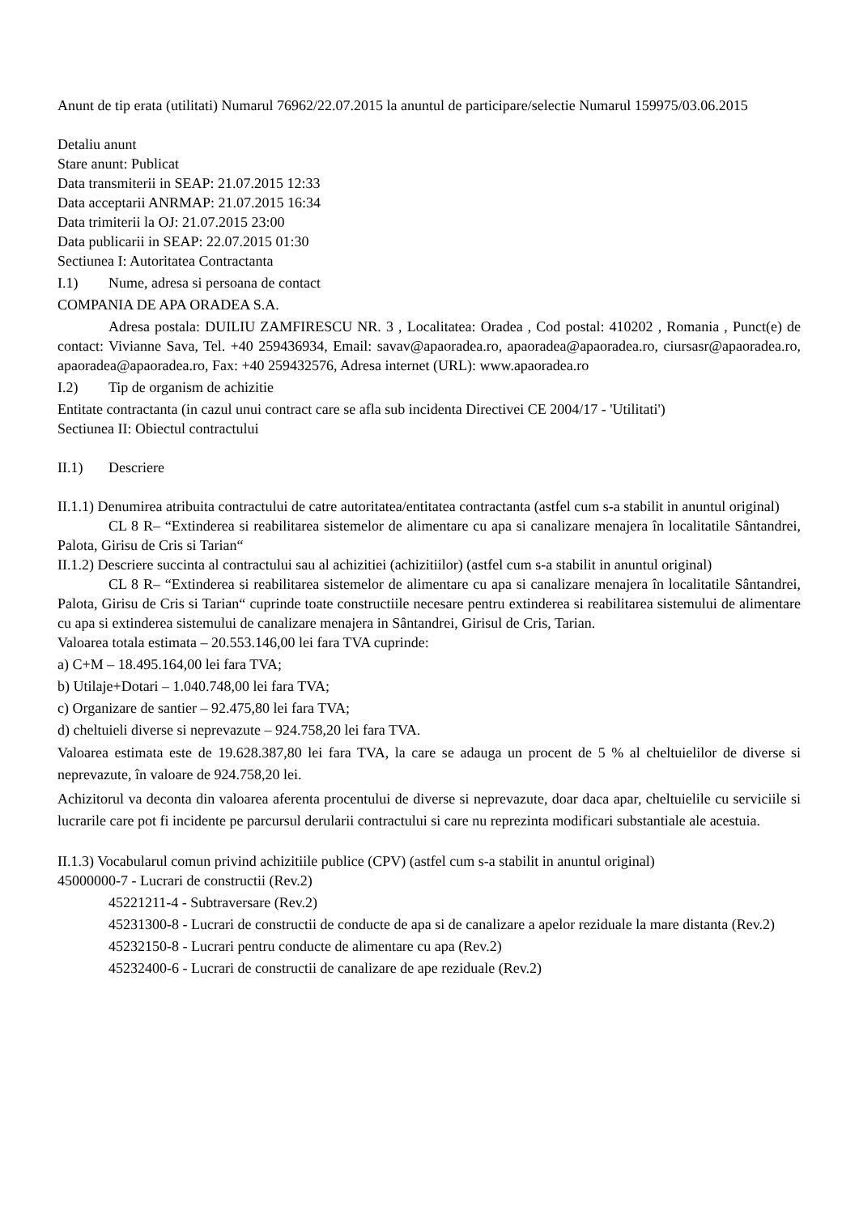Anunt de tip erata (utilitati) Numarul 76962/22.07.2015 la anuntul de participare/selectie Numarul 159975/03.06.2015
Detaliu anunt
Stare anunt: Publicat
Data transmiterii in SEAP: 21.07.2015 12:33
Data acceptarii ANRMAP: 21.07.2015 16:34
Data trimiterii la OJ: 21.07.2015 23:00
Data publicarii in SEAP: 22.07.2015 01:30
Sectiunea I: Autoritatea Contractanta
I.1) Nume, adresa si persoana de contact
COMPANIA DE APA ORADEA S.A.
Adresa postala: DUILIU ZAMFIRESCU NR. 3 , Localitatea: Oradea , Cod postal: 410202 , Romania , Punct(e) de contact: Vivianne Sava, Tel. +40 259436934, Email: savav@apaoradea.ro, apaoradea@apaoradea.ro, ciursasr@apaoradea.ro, apaoradea@apaoradea.ro, Fax: +40 259432576, Adresa internet (URL): www.apaoradea.ro
I.2) Tip de organism de achizitie
Entitate contractanta (in cazul unui contract care se afla sub incidenta Directivei CE 2004/17 - 'Utilitati')
Sectiunea II: Obiectul contractului
II.1) Descriere
II.1.1) Denumirea atribuita contractului de catre autoritatea/entitatea contractanta (astfel cum s-a stabilit in anuntul original)
CL 8 R– “Extinderea si reabilitarea sistemelor de alimentare cu apa si canalizare menajera în localitatile Sântandrei, Palota, Girisu de Cris si Tarian“
II.1.2) Descriere succinta al contractului sau al achizitiei (achizitiilor) (astfel cum s-a stabilit in anuntul original)
CL 8 R– “Extinderea si reabilitarea sistemelor de alimentare cu apa si canalizare menajera în localitatile Sântandrei, Palota, Girisu de Cris si Tarian“ cuprinde toate constructiile necesare pentru extinderea si reabilitarea sistemului de alimentare cu apa si extinderea sistemului de canalizare menajera in Sântandrei, Girisul de Cris, Tarian.
Valoarea totala estimata – 20.553.146,00 lei fara TVA cuprinde:
a) C+M – 18.495.164,00 lei fara TVA;
b) Utilaje+Dotari – 1.040.748,00 lei fara TVA;
c) Organizare de santier – 92.475,80 lei fara TVA;
d) cheltuieli diverse si neprevazute – 924.758,20 lei fara TVA.
Valoarea estimata este de 19.628.387,80 lei fara TVA, la care se adauga un procent de 5 % al cheltuielilor de diverse si neprevazute, în valoare de 924.758,20 lei.
Achizitorul va deconta din valoarea aferenta procentului de diverse si neprevazute, doar daca apar, cheltuielile cu serviciile si lucrarile care pot fi incidente pe parcursul derularii contractului si care nu reprezinta modificari substantiale ale acestuia.
II.1.3) Vocabularul comun privind achizitiile publice (CPV) (astfel cum s-a stabilit in anuntul original)
45000000-7 - Lucrari de constructii (Rev.2)
45221211-4 - Subtraversare (Rev.2)
45231300-8 - Lucrari de constructii de conducte de apa si de canalizare a apelor reziduale la mare distanta (Rev.2)
45232150-8 - Lucrari pentru conducte de alimentare cu apa (Rev.2)
45232400-6 - Lucrari de constructii de canalizare de ape reziduale (Rev.2)